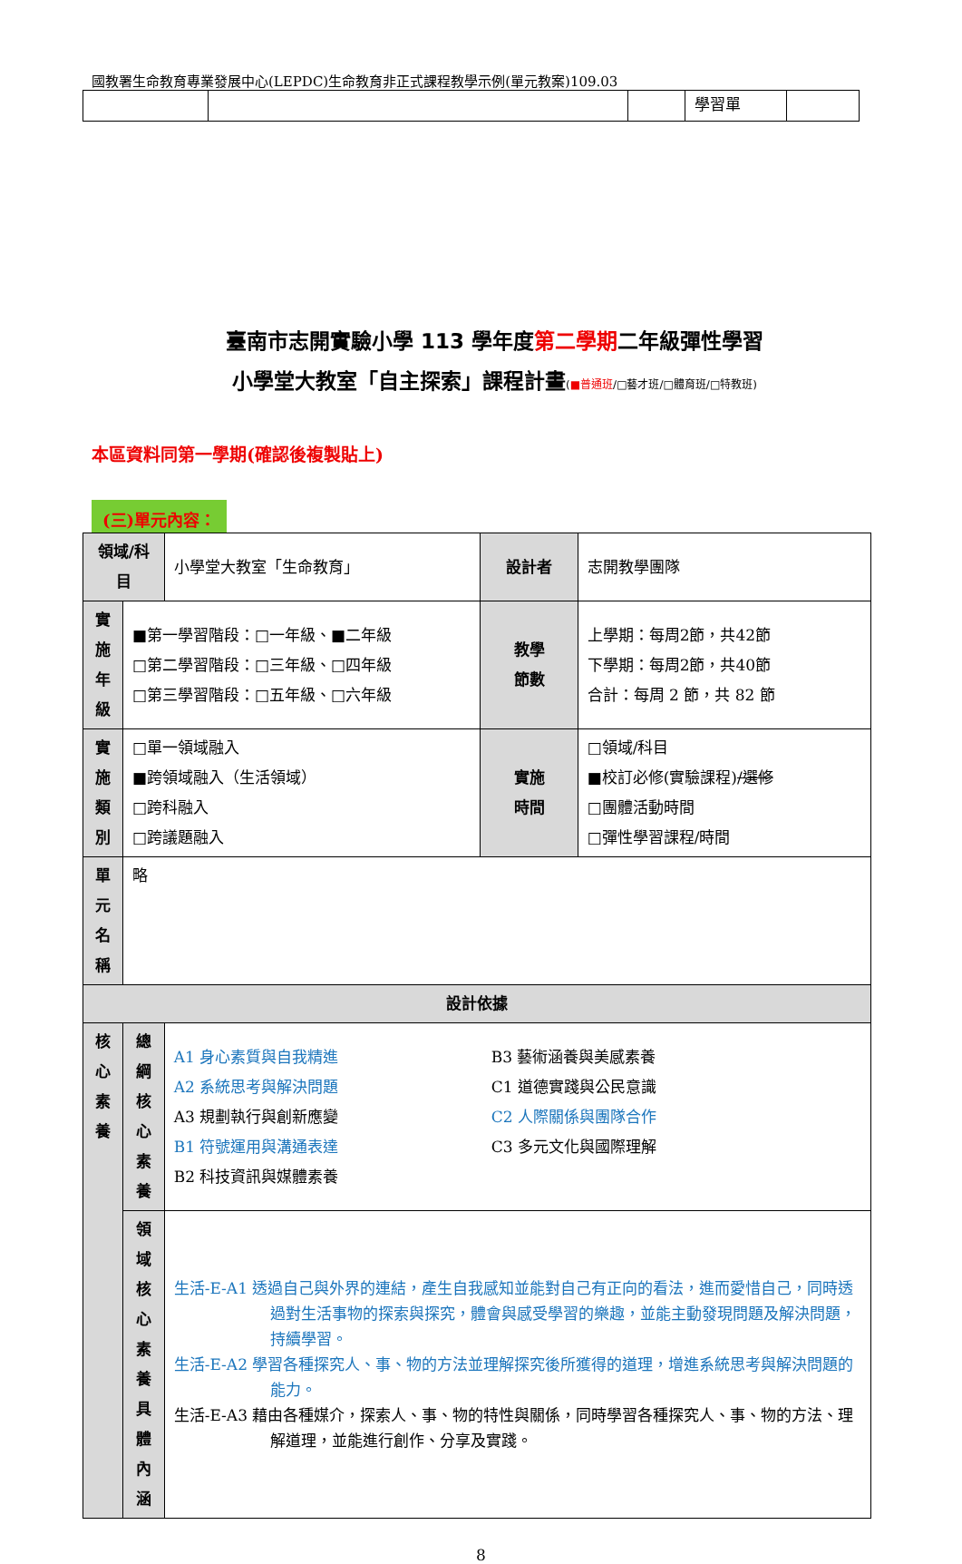國教署生命教育專業發展中心(LEPDC)生命教育非正式課程教學示例(單元教案)109.03
| | | | 學習單 | |
臺南市志開實驗小學 113 學年度第二學期二年級彈性學習
小學堂大教室「自主探索」課程計畫(■普通班/□藝才班/□體育班/□特教班)
本區資料同第一學期(確認後複製貼上)
(三)單元內容：
| 領域/科目 | | 小學堂大教室「生命教育」 | 設計者 | 志開教學團隊 |
| 實施 年級 | ■第一學習階段：□一年級、■二年級 □第二學習階段：□三年級、□四年級 □第三學習階段：□五年級、□六年級 | | 教學 節數 | 上學期：每周2節，共42節 下學期：每周2節，共40節 合計：每周 2 節，共 82 節 |
| 實施 類別 | □單一領域融入 ■跨領域融入（生活領域） □跨科融入 □跨議題融入 | | 實施 時間 | □領域/科目 ■校訂必修(實驗課程) /選修 □團體活動時間 □彈性學習課程/時間 |
| 單元 名稱 | 略 | | | |
| 設計依據 | | | | |
| 核心 素養 | 總綱 核心 素養 | A1 身心素質與自我精進 A2 系統思考與解決問題 A3 規劃執行與創新應變 B1 符號運用與溝通表達 B2 科技資訊與媒體素養 B3 藝術涵養與美感素養 C1 道德實踐與公民意識 C2 人際關係與團隊合作 C3 多元文化與國際理解 | | |
| | 領域 核心 素養 具體 內涵 | 生活-E-A1 透過自己與外界的連結，產生自我感知並能對自己有正向的看法，進而愛惜自己，同時透過對生活事物的探索與探究，體會與感受學習的樂趣，並能主動發現問題及解決問題，持續學習。 生活-E-A2 學習各種探究人、事、物的方法並理解探究後所獲得的道理，增進系統思考與解決問題的能力。 生活-E-A3 藉由各種媒介，探索人、事、物的特性與關係，同時學習各種探究人、事、物的方法、理解道理，並能進行創作、分享及實踐。 | | |
8